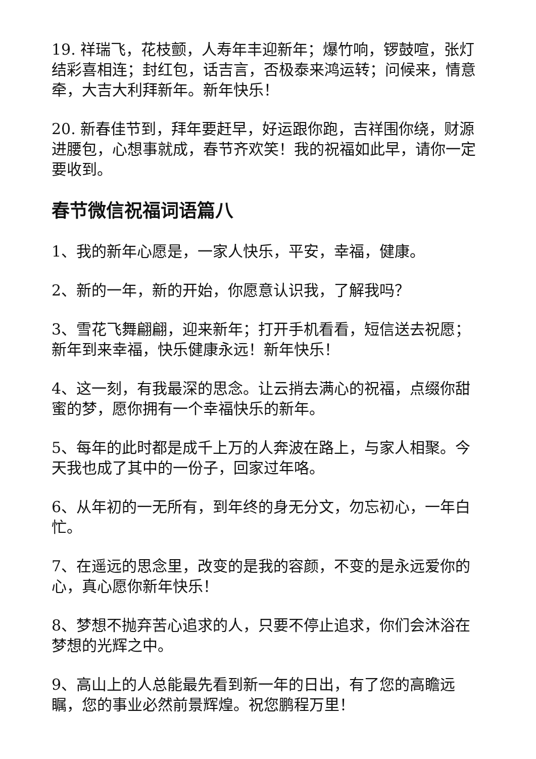19. 祥瑞飞，花枝颤，人寿年丰迎新年；爆竹响，锣鼓喧，张灯结彩喜相连；封红包，话吉言，否极泰来鸿运转；问候来，情意牵，大吉大利拜新年。新年快乐！
20. 新春佳节到，拜年要赶早，好运跟你跑，吉祥围你绕，财源进腰包，心想事就成，春节齐欢笑！我的祝福如此早，请你一定要收到。
春节微信祝福词语篇八
1、我的新年心愿是，一家人快乐，平安，幸福，健康。
2、新的一年，新的开始，你愿意认识我，了解我吗？
3、雪花飞舞翩翩，迎来新年；打开手机看看，短信送去祝愿；新年到来幸福，快乐健康永远！新年快乐！
4、这一刻，有我最深的思念。让云捎去满心的祝福，点缀你甜蜜的梦，愿你拥有一个幸福快乐的新年。
5、每年的此时都是成千上万的人奔波在路上，与家人相聚。今天我也成了其中的一份子，回家过年咯。
6、从年初的一无所有，到年终的身无分文，勿忘初心，一年白忙。
7、在遥远的思念里，改变的是我的容颜，不变的是永远爱你的心，真心愿你新年快乐！
8、梦想不抛弃苦心追求的人，只要不停止追求，你们会沐浴在梦想的光辉之中。
9、高山上的人总能最先看到新一年的日出，有了您的高瞻远瞩，您的事业必然前景辉煌。祝您鹏程万里！